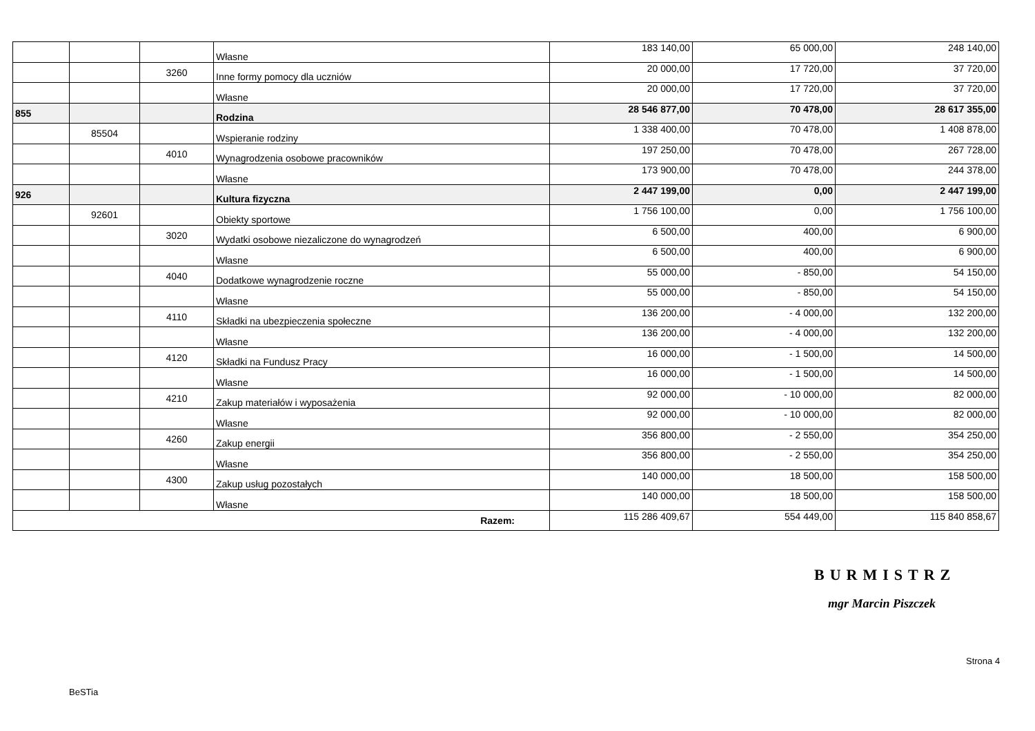| | | | Własne | 183 140,00 | 65 000,00 | 248 140,00 |
| | | 3260 | Inne formy pomocy dla uczniów | 20 000,00 | 17 720,00 | 37 720,00 |
| | | | Własne | 20 000,00 | 17 720,00 | 37 720,00 |
| 855 | | | Rodzina | 28 546 877,00 | 70 478,00 | 28 617 355,00 |
| | 85504 | | Wspieranie rodziny | 1 338 400,00 | 70 478,00 | 1 408 878,00 |
| | | 4010 | Wynagrodzenia osobowe pracowników | 197 250,00 | 70 478,00 | 267 728,00 |
| | | | Własne | 173 900,00 | 70 478,00 | 244 378,00 |
| 926 | | | Kultura fizyczna | 2 447 199,00 | 0,00 | 2 447 199,00 |
| | 92601 | | Obiekty sportowe | 1 756 100,00 | 0,00 | 1 756 100,00 |
| | | 3020 | Wydatki osobowe niezaliczone do wynagrodzeń | 6 500,00 | 400,00 | 6 900,00 |
| | | | Własne | 6 500,00 | 400,00 | 6 900,00 |
| | | 4040 | Dodatkowe wynagrodzenie roczne | 55 000,00 | - 850,00 | 54 150,00 |
| | | | Własne | 55 000,00 | - 850,00 | 54 150,00 |
| | | 4110 | Składki na ubezpieczenia społeczne | 136 200,00 | - 4 000,00 | 132 200,00 |
| | | | Własne | 136 200,00 | - 4 000,00 | 132 200,00 |
| | | 4120 | Składki na Fundusz Pracy | 16 000,00 | - 1 500,00 | 14 500,00 |
| | | | Własne | 16 000,00 | - 1 500,00 | 14 500,00 |
| | | 4210 | Zakup materiałów i wyposażenia | 92 000,00 | - 10 000,00 | 82 000,00 |
| | | | Własne | 92 000,00 | - 10 000,00 | 82 000,00 |
| | | 4260 | Zakup energii | 356 800,00 | - 2 550,00 | 354 250,00 |
| | | | Własne | 356 800,00 | - 2 550,00 | 354 250,00 |
| | | 4300 | Zakup usług pozostałych | 140 000,00 | 18 500,00 | 158 500,00 |
| | | | Własne | 140 000,00 | 18 500,00 | 158 500,00 |
| Razem: | | | | 115 286 409,67 | 554 449,00 | 115 840 858,67 |
BURMISTRZ
mgr Marcin Piszczek
Strona 4
BeSTia